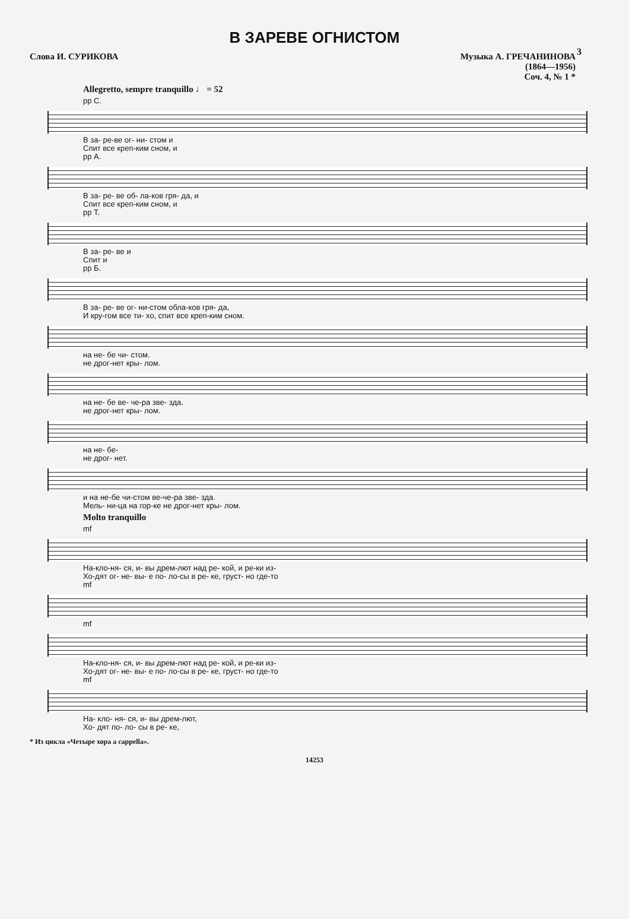3
В ЗАРЕВЕ ОГНИСТОМ
Слова И. СУРИКОВА Музыка А. ГРЕЧАНИНОВА
(1864—1956)
Соч. 4, № 1 *
Allegretto, sempre tranquillo ♩ = 52
pp С.
В за- ре-ве ог- ни- стом и
Спит все креп-ким сном, и
pp А.
В за- ре- ве об- ла-ков гря- да, и
Спит все креп-ким сном, и
pp Т.
В за- ре- ве и
Спит и
pp Б.
В за- ре- ве ог- ни-стом обла-ков гря- да,
И кру-гом все ти- хо, спит все креп-ким сном.
на не- бе чи- стом.
не дрог-нет кры- лом.
на не- бе ве- че-ра зве- зда.
не дрог-нет кры- лом.
на не- бе-
не дрог- нет.
и на не-бе чи-стом ве-че-ра зве- зда.
Мель- ни-ца на гор-ке не дрог-нет кры- лом.
Molto tranquillo
mf
На-кло-ня- ся, и- вы дрем-лют над ре- кой, и ре-ки из-
Хо-дят ог- не- вы- е по- ло-сы в ре- ке, груст- но где-то
mf
mf
На-кло-ня- ся, и- вы дрем-лют над ре- кой, и ре-ки из-
Хо-дят ог- не- вы- е по- ло-сы в ре- ке, груст- но где-то
mf
На- кло- ня- ся, и- вы дрем-лют,
Хо- дят по- ло- сы в ре- ке,
* Из цикла «Четыре хора a cappella».
14253